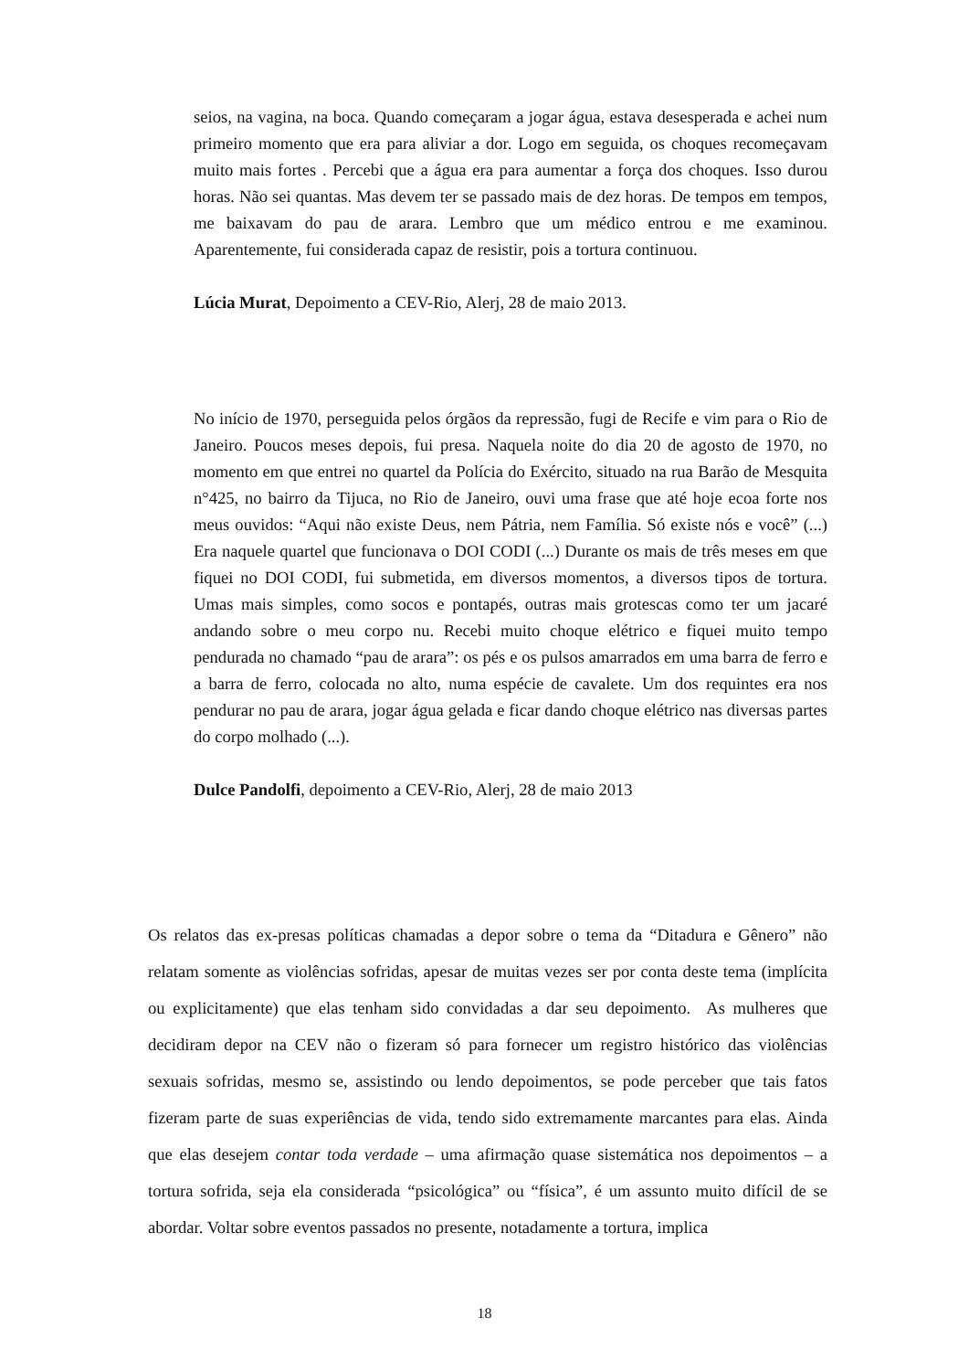seios, na vagina, na boca. Quando começaram a jogar água, estava desesperada e achei num primeiro momento que era para aliviar a dor. Logo em seguida, os choques recomeçavam muito mais fortes . Percebi que a água era para aumentar a força dos choques. Isso durou horas. Não sei quantas. Mas devem ter se passado mais de dez horas. De tempos em tempos, me baixavam do pau de arara. Lembro que um médico entrou e me examinou. Aparentemente, fui considerada capaz de resistir, pois a tortura continuou.
Lúcia Murat, Depoimento a CEV-Rio, Alerj, 28 de maio 2013.
No início de 1970, perseguida pelos órgãos da repressão, fugi de Recife e vim para o Rio de Janeiro. Poucos meses depois, fui presa. Naquela noite do dia 20 de agosto de 1970, no momento em que entrei no quartel da Polícia do Exército, situado na rua Barão de Mesquita n°425, no bairro da Tijuca, no Rio de Janeiro, ouvi uma frase que até hoje ecoa forte nos meus ouvidos: “Aqui não existe Deus, nem Pátria, nem Família. Só existe nós e você” (...) Era naquele quartel que funcionava o DOI CODI (...) Durante os mais de três meses em que fiquei no DOI CODI, fui submetida, em diversos momentos, a diversos tipos de tortura. Umas mais simples, como socos e pontapés, outras mais grotescas como ter um jacaré andando sobre o meu corpo nu. Recebi muito choque elétrico e fiquei muito tempo pendurada no chamado “pau de arara”: os pés e os pulsos amarrados em uma barra de ferro e a barra de ferro, colocada no alto, numa espécie de cavalete. Um dos requintes era nos pendurar no pau de arara, jogar água gelada e ficar dando choque elétrico nas diversas partes do corpo molhado (...).
Dulce Pandolfi, depoimento a CEV-Rio, Alerj, 28 de maio 2013
Os relatos das ex-presas políticas chamadas a depor sobre o tema da “Ditadura e Gênero” não relatam somente as violências sofridas, apesar de muitas vezes ser por conta deste tema (implícita ou explicitamente) que elas tenham sido convidadas a dar seu depoimento. As mulheres que decidiram depor na CEV não o fizeram só para fornecer um registro histórico das violências sexuais sofridas, mesmo se, assistindo ou lendo depoimentos, se pode perceber que tais fatos fizeram parte de suas experiências de vida, tendo sido extremamente marcantes para elas. Ainda que elas desejem contar toda verdade – uma afirmação quase sistemática nos depoimentos – a tortura sofrida, seja ela considerada “psicológica” ou “física”, é um assunto muito difícil de se abordar. Voltar sobre eventos passados no presente, notadamente a tortura, implica
18